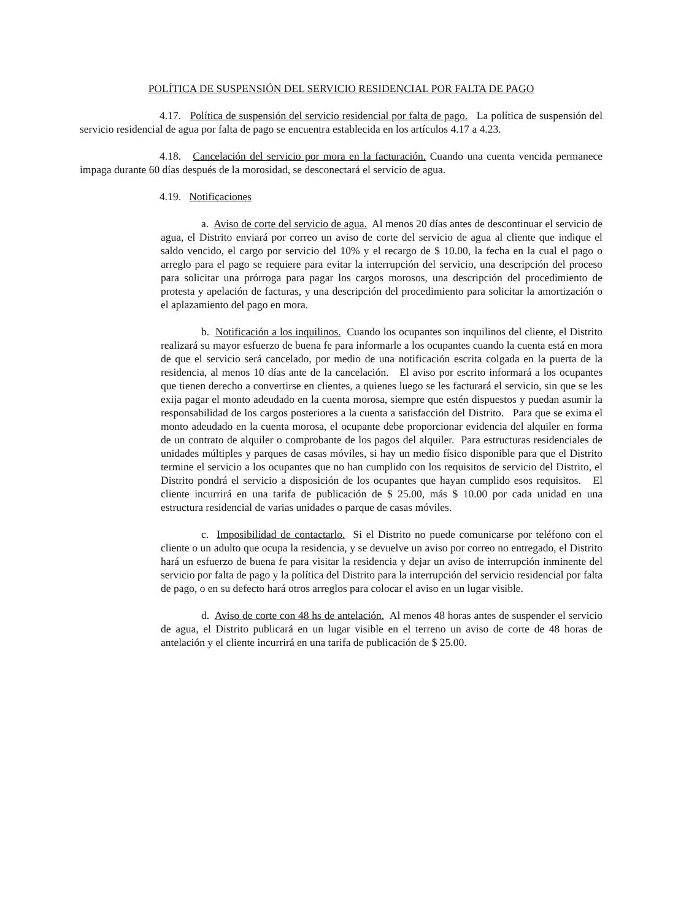POLÍTICA DE SUSPENSIÓN DEL SERVICIO RESIDENCIAL POR FALTA DE PAGO
4.17. Política de suspensión del servicio residencial por falta de pago. La política de suspensión del servicio residencial de agua por falta de pago se encuentra establecida en los artículos 4.17 a 4.23.
4.18. Cancelación del servicio por mora en la facturación. Cuando una cuenta vencida permanece impaga durante 60 días después de la morosidad, se desconectará el servicio de agua.
4.19. Notificaciones
a. Aviso de corte del servicio de agua. Al menos 20 días antes de descontinuar el servicio de agua, el Distrito enviará por correo un aviso de corte del servicio de agua al cliente que indique el saldo vencido, el cargo por servicio del 10% y el recargo de $ 10.00, la fecha en la cual el pago o arreglo para el pago se requiere para evitar la interrupción del servicio, una descripción del proceso para solicitar una prórroga para pagar los cargos morosos, una descripción del procedimiento de protesta y apelación de facturas, y una descripción del procedimiento para solicitar la amortización o el aplazamiento del pago en mora.
b. Notificación a los inquilinos. Cuando los ocupantes son inquilinos del cliente, el Distrito realizará su mayor esfuerzo de buena fe para informarle a los ocupantes cuando la cuenta está en mora de que el servicio será cancelado, por medio de una notificación escrita colgada en la puerta de la residencia, al menos 10 días ante de la cancelación. El aviso por escrito informará a los ocupantes que tienen derecho a convertirse en clientes, a quienes luego se les facturará el servicio, sin que se les exija pagar el monto adeudado en la cuenta morosa, siempre que estén dispuestos y puedan asumir la responsabilidad de los cargos posteriores a la cuenta a satisfacción del Distrito. Para que se exima el monto adeudado en la cuenta morosa, el ocupante debe proporcionar evidencia del alquiler en forma de un contrato de alquiler o comprobante de los pagos del alquiler. Para estructuras residenciales de unidades múltiples y parques de casas móviles, si hay un medio físico disponible para que el Distrito termine el servicio a los ocupantes que no han cumplido con los requisitos de servicio del Distrito, el Distrito pondrá el servicio a disposición de los ocupantes que hayan cumplido esos requisitos. El cliente incurrirá en una tarifa de publicación de $ 25.00, más $ 10.00 por cada unidad en una estructura residencial de varias unidades o parque de casas móviles.
c. Imposibilidad de contactarlo. Si el Distrito no puede comunicarse por teléfono con el cliente o un adulto que ocupa la residencia, y se devuelve un aviso por correo no entregado, el Distrito hará un esfuerzo de buena fe para visitar la residencia y dejar un aviso de interrupción inminente del servicio por falta de pago y la política del Distrito para la interrupción del servicio residencial por falta de pago, o en su defecto hará otros arreglos para colocar el aviso en un lugar visible.
d. Aviso de corte con 48 hs de antelación. Al menos 48 horas antes de suspender el servicio de agua, el Distrito publicará en un lugar visible en el terreno un aviso de corte de 48 horas de antelación y el cliente incurrirá en una tarifa de publicación de $ 25.00.